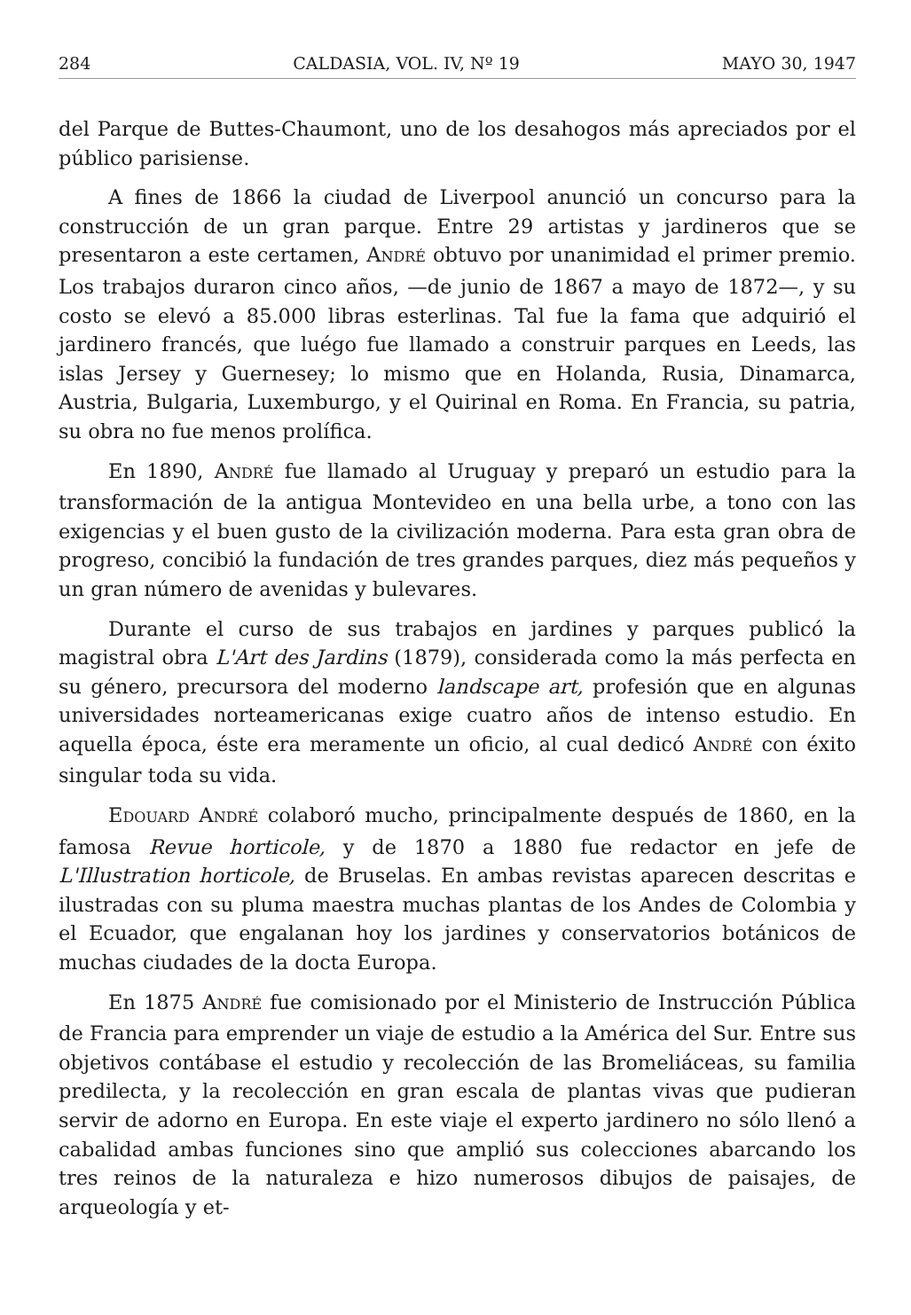284 CALDASIA, VOL. IV, Nº 19 MAYO 30, 1947
del Parque de Buttes-Chaumont, uno de los desahogos más apreciados por el público parisiense.
A fines de 1866 la ciudad de Liverpool anunció un concurso para la construcción de un gran parque. Entre 29 artistas y jardineros que se presentaron a este certamen, ANDRÉ obtuvo por unanimidad el primer premio. Los trabajos duraron cinco años, —de junio de 1867 a mayo de 1872—, y su costo se elevó a 85.000 libras esterlinas. Tal fue la fama que adquirió el jardinero francés, que luégo fue llamado a construir parques en Leeds, las islas Jersey y Guernesey; lo mismo que en Holanda, Rusia, Dinamarca, Austria, Bulgaria, Luxemburgo, y el Quirinal en Roma. En Francia, su patria, su obra no fue menos prolífica.
En 1890, ANDRÉ fue llamado al Uruguay y preparó un estudio para la transformación de la antigua Montevideo en una bella urbe, a tono con las exigencias y el buen gusto de la civilización moderna. Para esta gran obra de progreso, concibió la fundación de tres grandes parques, diez más pequeños y un gran número de avenidas y bulevares.
Durante el curso de sus trabajos en jardines y parques publicó la magistral obra L'Art des Jardins (1879), considerada como la más perfecta en su género, precursora del moderno landscape art, profesión que en algunas universidades norteamericanas exige cuatro años de intenso estudio. En aquella época, éste era meramente un oficio, al cual dedicó ANDRÉ con éxito singular toda su vida.
EDOUARD ANDRÉ colaboró mucho, principalmente después de 1860, en la famosa Revue horticole, y de 1870 a 1880 fue redactor en jefe de L'Illustration horticole, de Bruselas. En ambas revistas aparecen descritas e ilustradas con su pluma maestra muchas plantas de los Andes de Colombia y el Ecuador, que engalanan hoy los jardines y conservatorios botánicos de muchas ciudades de la docta Europa.
En 1875 ANDRÉ fue comisionado por el Ministerio de Instrucción Pública de Francia para emprender un viaje de estudio a la América del Sur. Entre sus objetivos contábase el estudio y recolección de las Bromeliáceas, su familia predilecta, y la recolección en gran escala de plantas vivas que pudieran servir de adorno en Europa. En este viaje el experto jardinero no sólo llenó a cabalidad ambas funciones sino que amplió sus colecciones abarcando los tres reinos de la naturaleza e hizo numerosos dibujos de paisajes, de arqueología y et-